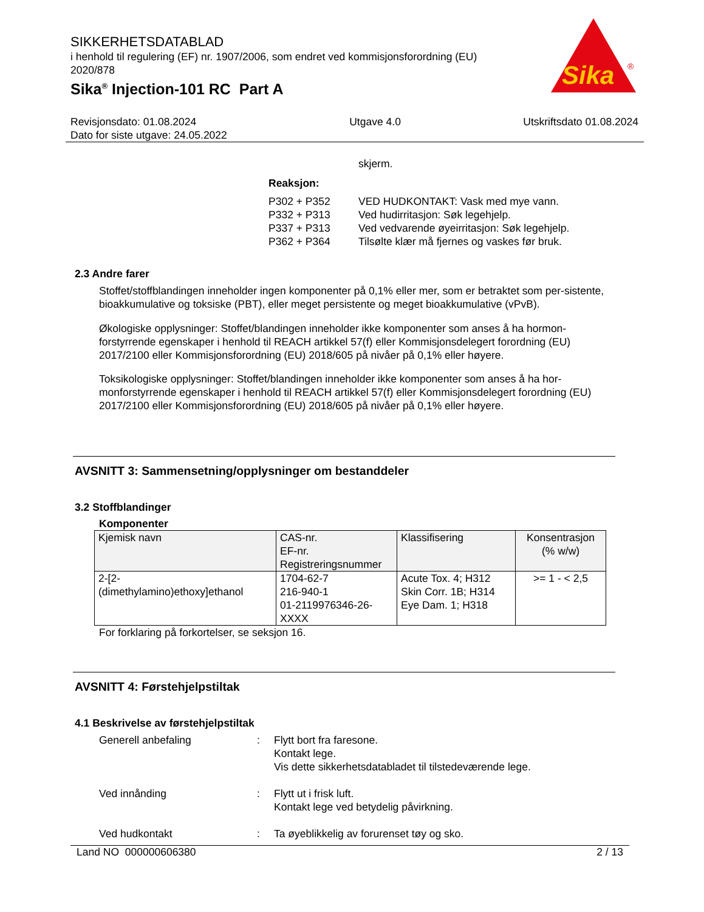Sika
®
SIKKERHETSDATABLAD
i henhold til regulering (EF) nr. 1907/2006, som endret ved kommisjonsforordning (EU) 2020/878
Sika<sup>®</sup> Injection-101 RC Part A
Revisjonsdato: 01.08.2024
Dato for siste utgave: 24.05.2022
Utgave 4.0 Utskriftsdato 01.08.2024
skjerm.
Reaksjon:
P302 + P352 VED HUDKONTAKT: Vask med mye vann.
P332 + P313 Ved hudirritasjon: Søk legehjelp.
P337 + P313 Ved vedvarende øyeirritasjon: Søk legehjelp.
P362 + P364 Tilsølte klær må fjernes og vaskes før bruk.
2.3 Andre farer
Stoffet/stoffblandingen inneholder ingen komponenter på 0,1% eller mer, som er betraktet som per-sistente, bioakkumulative og toksiske (PBT), eller meget persistente og meget bioakkumulative (vPvB).
Økologiske opplysninger: Stoffet/blandingen inneholder ikke komponenter som anses å ha hormon-forstyrrende egenskaper i henhold til REACH artikkel 57(f) eller Kommisjonsdelegert forordning (EU) 2017/2100 eller Kommisjonsforordning (EU) 2018/605 på nivåer på 0,1% eller høyere.
Toksikologiske opplysninger: Stoffet/blandingen inneholder ikke komponenter som anses å ha hor-monforstyrrende egenskaper i henhold til REACH artikkel 57(f) eller Kommisjonsdelegert forordning (EU) 2017/2100 eller Kommisjonsforordning (EU) 2018/605 på nivåer på 0,1% eller høyere.
AVSNITT 3: Sammensetning/opplysninger om bestanddeler
3.2 Stoffblandinger
Komponenter
| Kjemisk navn | CAS-nr. EF-nr. Registreringsnummer | Klassifisering | Konsentrasjon (% w/w) |
| --- | --- | --- | --- |
| 2-[2- (dimethylamino)ethoxy]ethanol | 1704-62-7 216-940-1 01-2119976346-26- XXXX | Acute Tox. 4; H312 Skin Corr. 1B; H314 Eye Dam. 1; H318 | >= 1 - < 2,5 |
For forklaring på forkortelser, se seksjon 16.
AVSNITT 4: Førstehjelpstiltak
4.1 Beskrivelse av førstehjelpstiltak
Generell anbefaling : Flytt bort fra faresone.
Kontakt lege.
Vis dette sikkerhetsdatabladet til tilstedeværende lege.
Ved innånding : Flytt ut i frisk luft.
Kontakt lege ved betydelig påvirkning.
Ved hudkontakt : Ta øyeblikkelig av forurenset tøy og sko.
Land NO 000000606380 2 / 13